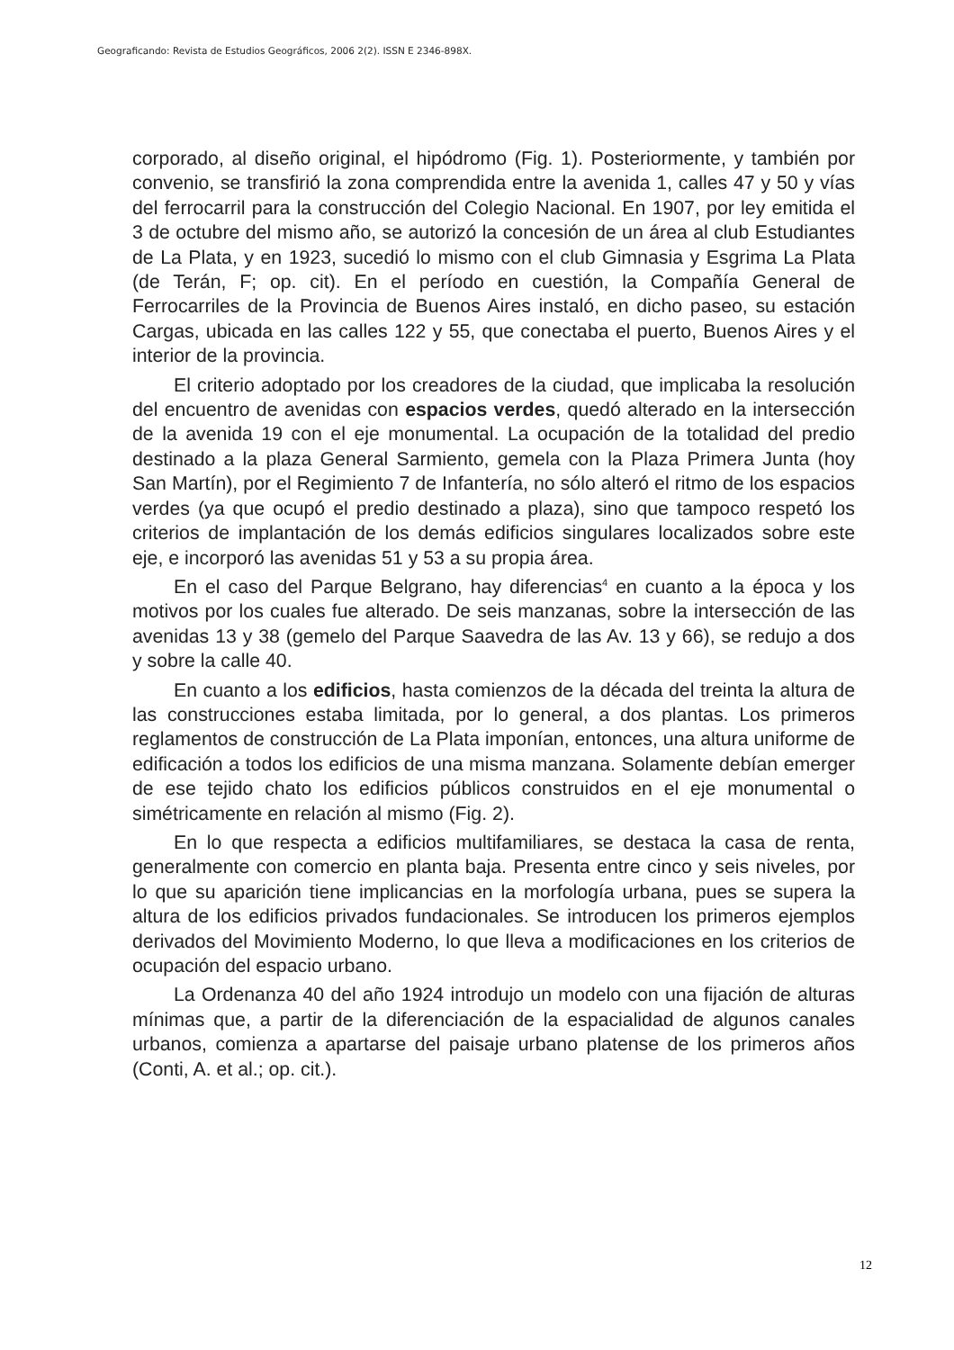Geograficando: Revista de Estudios Geográficos, 2006 2(2). ISSN E 2346-898X.
corporado, al diseño original, el hipódromo (Fig. 1). Posteriormente, y también por convenio, se transfirió la zona comprendida entre la avenida 1, calles 47 y 50 y vías del ferrocarril para la construcción del Colegio Nacional. En 1907, por ley emitida el 3 de octubre del mismo año, se autorizó la concesión de un área al club Estudiantes de La Plata, y en 1923, sucedió lo mismo con el club Gimnasia y Esgrima La Plata (de Terán, F; op. cit). En el período en cuestión, la Compañía General de Ferrocarriles de la Provincia de Buenos Aires instaló, en dicho paseo, su estación Cargas, ubicada en las calles 122 y 55, que conectaba el puerto, Buenos Aires y el interior de la provincia.
El criterio adoptado por los creadores de la ciudad, que implicaba la resolución del encuentro de avenidas con espacios verdes, quedó alterado en la intersección de la avenida 19 con el eje monumental. La ocupación de la totalidad del predio destinado a la plaza General Sarmiento, gemela con la Plaza Primera Junta (hoy San Martín), por el Regimiento 7 de Infantería, no sólo alteró el ritmo de los espacios verdes (ya que ocupó el predio destinado a plaza), sino que tampoco respetó los criterios de implantación de los demás edificios singulares localizados sobre este eje, e incorporó las avenidas 51 y 53 a su propia área.
En el caso del Parque Belgrano, hay diferencias<sup>4</sup> en cuanto a la época y los motivos por los cuales fue alterado. De seis manzanas, sobre la intersección de las avenidas 13 y 38 (gemelo del Parque Saavedra de las Av. 13 y 66), se redujo a dos y sobre la calle 40.
En cuanto a los edificios, hasta comienzos de la década del treinta la altura de las construcciones estaba limitada, por lo general, a dos plantas. Los primeros reglamentos de construcción de La Plata imponían, entonces, una altura uniforme de edificación a todos los edificios de una misma manzana. Solamente debían emerger de ese tejido chato los edificios públicos construidos en el eje monumental o simétricamente en relación al mismo (Fig. 2).
En lo que respecta a edificios multifamiliares, se destaca la casa de renta, generalmente con comercio en planta baja. Presenta entre cinco y seis niveles, por lo que su aparición tiene implicancias en la morfología urbana, pues se supera la altura de los edificios privados fundacionales. Se introducen los primeros ejemplos derivados del Movimiento Moderno, lo que lleva a modificaciones en los criterios de ocupación del espacio urbano.
La Ordenanza 40 del año 1924 introdujo un modelo con una fijación de alturas mínimas que, a partir de la diferenciación de la espacialidad de algunos canales urbanos, comienza a apartarse del paisaje urbano platense de los primeros años (Conti, A. et al.; op. cit.).
12